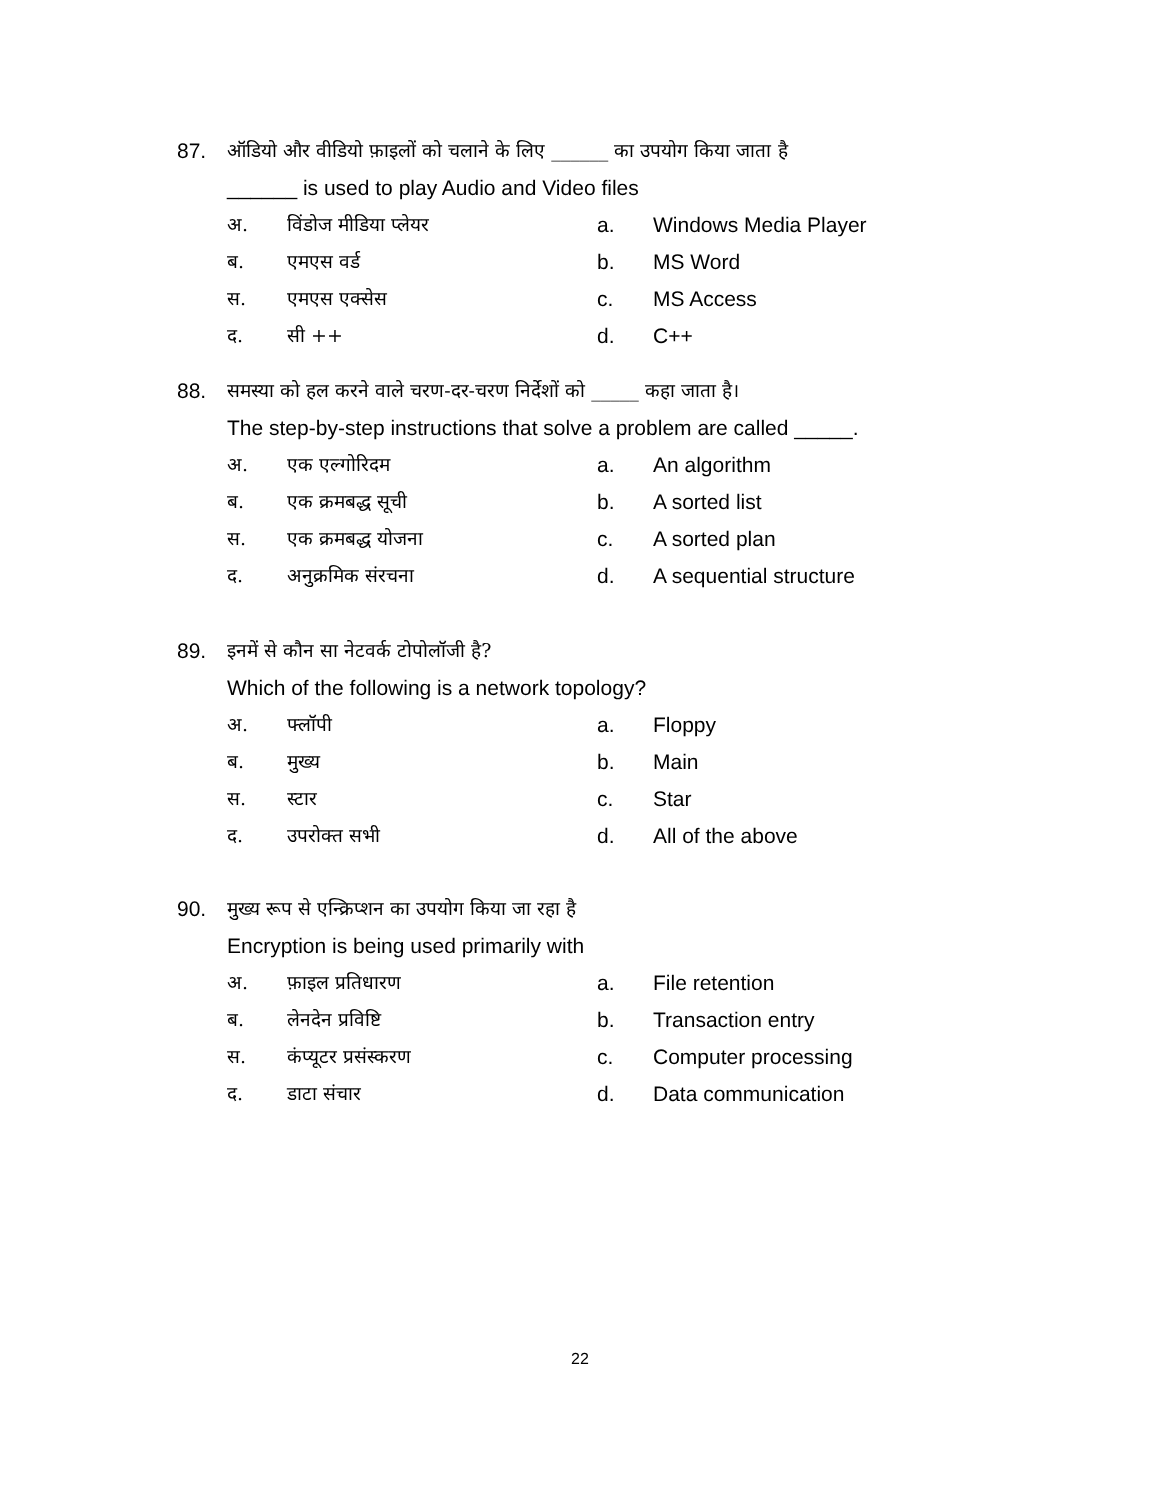87. ऑडियो और वीडियो फ़ाइलों को चलाने के लिए ______ का उपयोग किया जाता है
______ is used to play Audio and Video files
अ. विंडोज मीडिया प्लेयर a. Windows Media Player
ब. एमएस वर्ड b. MS Word
स. एमएस एक्सेस c. MS Access
द. सी ++ d. C++
88. समस्या को हल करने वाले चरण-दर-चरण निर्देशों को _____ कहा जाता है।
The step-by-step instructions that solve a problem are called _____.
अ. एक एल्गोरिदम a. An algorithm
ब. एक क्रमबद्ध सूची b. A sorted list
स. एक क्रमबद्ध योजना c. A sorted plan
द. अनुक्रमिक संरचना d. A sequential structure
89. इनमें से कौन सा नेटवर्क टोपोलॉजी है?
Which of the following is a network topology?
अ. फ्लॉपी a. Floppy
ब. मुख्य b. Main
स. स्टार c. Star
द. उपरोक्त सभी d. All of the above
90. मुख्य रूप से एन्क्रिप्शन का उपयोग किया जा रहा है
Encryption is being used primarily with
अ. फ़ाइल प्रतिधारण a. File retention
ब. लेनदेन प्रविष्टि b. Transaction entry
स. कंप्यूटर प्रसंस्करण c. Computer processing
द. डाटा संचार d. Data communication
22